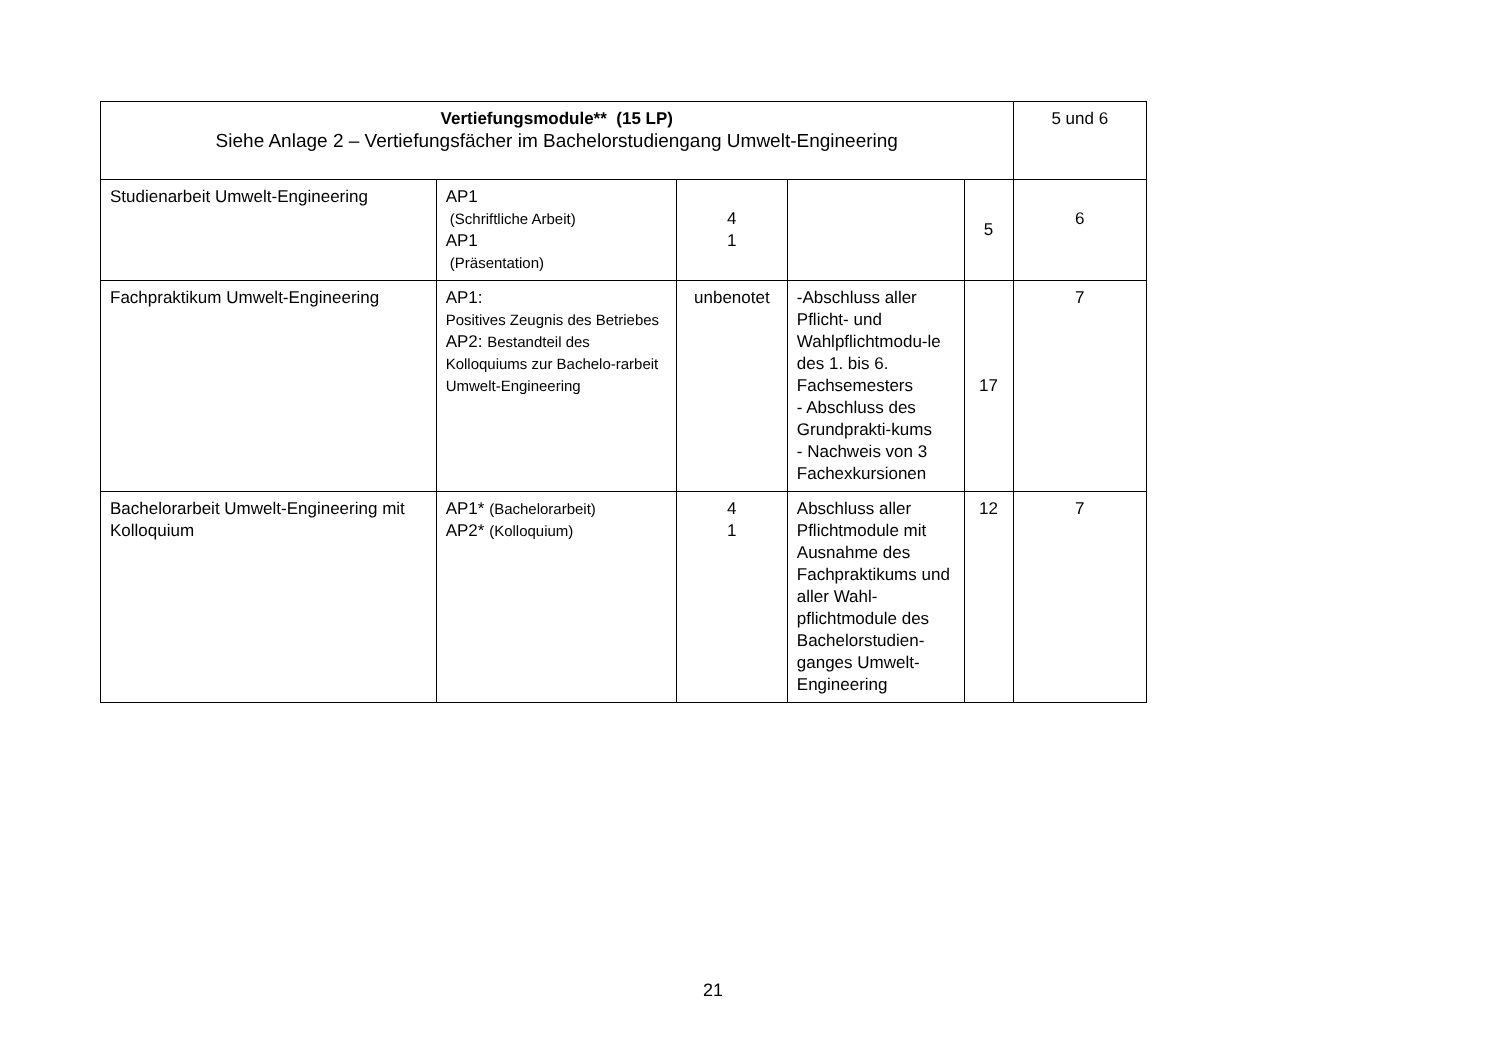| Vertiefungsmodule** (15 LP) Siehe Anlage 2 – Vertiefungsfächer im Bachelorstudiengang Umwelt-Engineering | | | | | 5 und 6 |
| Studienarbeit Umwelt-Engineering | AP1 (Schriftliche Arbeit) AP1 (Präsentation) | 4 1 | | 5 | 6 |
| Fachpraktikum Umwelt-Engineering | AP1: Positives Zeugnis des Betriebes AP2: Bestandteil des Kolloquiums zur Bachelo-rarbeit Umwelt-Engineering | unbenotet | -Abschluss aller Pflicht- und Wahlpflichtmodu-le des 1. bis 6. Fachsemesters - Abschluss des Grundprakti-kums - Nachweis von 3 Fachexkursionen | 17 | 7 |
| Bachelorarbeit Umwelt-Engineering mit Kolloquium | AP1* (Bachelorarbeit) AP2* (Kolloquium) | 4 1 | Abschluss aller Pflichtmodule mit Ausnahme des Fachpraktikums und aller Wahl-pflichtmodule des Bachelorstudien-ganges Umwelt-Engineering | 12 | 7 |
21